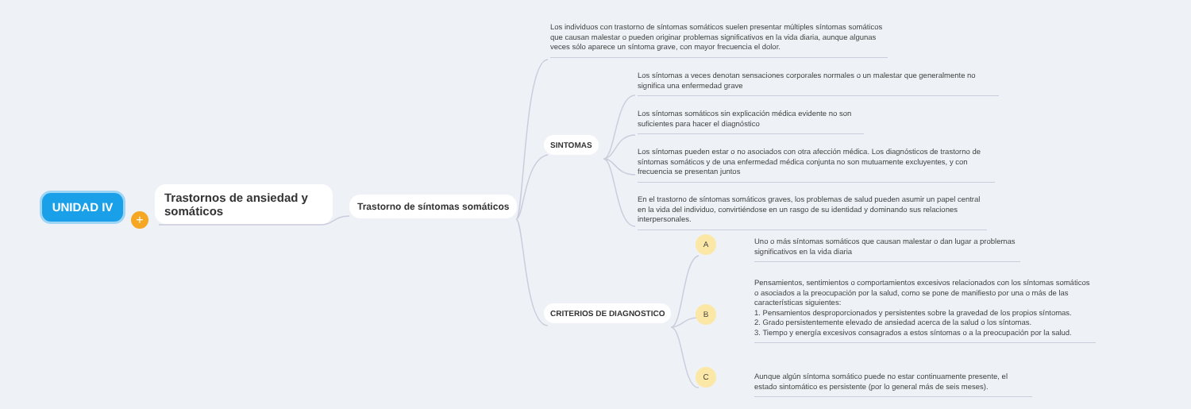UNIDAD IV
+
Trastornos de ansiedad y somáticos
Trastorno de síntomas somáticos
Los individuos con trastorno de síntomas somáticos suelen presentar múltiples síntomas somáticos que causan malestar o pueden originar problemas significativos en la vida diaria, aunque algunas veces sólo aparece un síntoma grave, con mayor frecuencia el dolor.
SINTOMAS
Los síntomas a veces denotan sensaciones corporales normales o un malestar que generalmente no significa una enfermedad grave
Los síntomas somáticos sin explicación médica evidente no son suficientes para hacer el diagnóstico
Los síntomas pueden estar o no asociados con otra afección médica. Los diagnósticos de trastorno de síntomas somáticos y de una enfermedad médica conjunta no son mutuamente excluyentes, y con frecuencia se presentan juntos
En el trastorno de síntomas somáticos graves, los problemas de salud pueden asumir un papel central en la vida del individuo, convirtiéndose en un rasgo de su identidad y dominando sus relaciones interpersonales.
CRITERIOS DE DIAGNOSTICO
A
B
C
Uno o más síntomas somáticos que causan malestar o dan lugar a problemas significativos en la vida diaria
Pensamientos, sentimientos o comportamientos excesivos relacionados con los síntomas somáticos o asociados a la preocupación por la salud, como se pone de manifiesto por una o más de las características siguientes:
1. Pensamientos desproporcionados y persistentes sobre la gravedad de los propios síntomas.
2. Grado persistentemente elevado de ansiedad acerca de la salud o los síntomas.
3. Tiempo y energía excesivos consagrados a estos síntomas o a la preocupación por la salud.
Aunque algún síntoma somático puede no estar continuamente presente, el estado sintomático es persistente (por lo general más de seis meses).